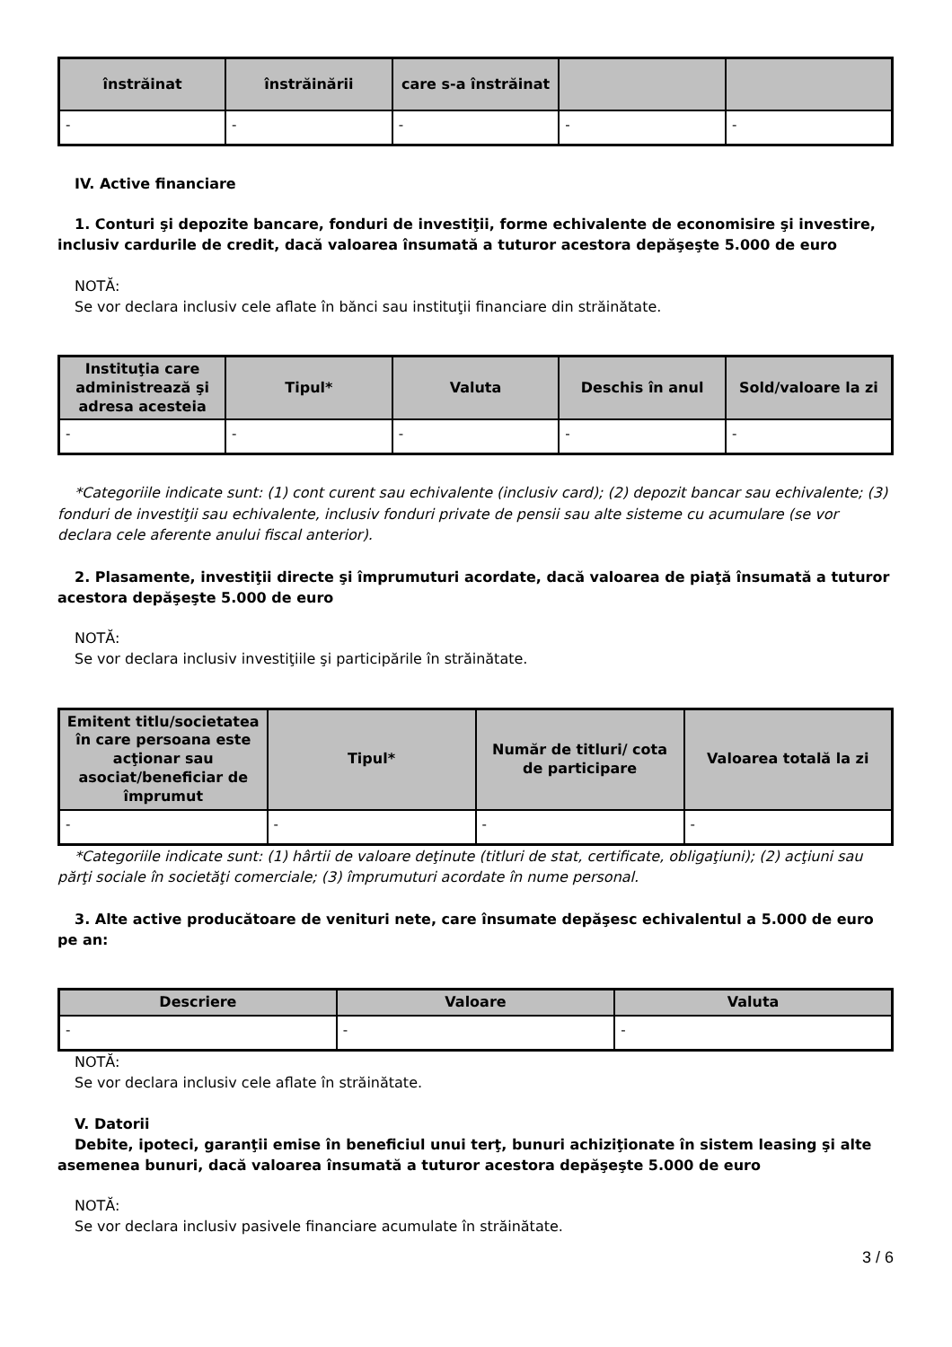| înstrăinat | înstrăinării | care s-a înstrăinat | | |
| --- | --- | --- | --- | --- |
| - | - | - | - | - |
IV. Active financiare
1. Conturi şi depozite bancare, fonduri de investiţii, forme echivalente de economisire şi investire, inclusiv cardurile de credit, dacă valoarea însumată a tuturor acestora depăşeşte 5.000 de euro
NOTĂ:
Se vor declara inclusiv cele aflate în bănci sau instituţii financiare din străinătate.
| Instituţia care administrează şi adresa acesteia | Tipul* | Valuta | Deschis în anul | Sold/valoare la zi |
| --- | --- | --- | --- | --- |
| - | - | - | - | - |
*Categoriile indicate sunt: (1) cont curent sau echivalente (inclusiv card); (2) depozit bancar sau echivalente; (3) fonduri de investiţii sau echivalente, inclusiv fonduri private de pensii sau alte sisteme cu acumulare (se vor declara cele aferente anului fiscal anterior).
2. Plasamente, investiţii directe şi împrumuturi acordate, dacă valoarea de piaţă însumată a tuturor acestora depăşeşte 5.000 de euro
NOTĂ:
Se vor declara inclusiv investiţiile şi participările în străinătate.
| Emitent titlu/societatea în care persoana este acţionar sau asociat/beneficiar de împrumut | Tipul* | Număr de titluri/ cota de participare | Valoarea totală la zi |
| --- | --- | --- | --- |
| - | - | - | - |
*Categoriile indicate sunt: (1) hârtii de valoare deţinute (titluri de stat, certificate, obligaţiuni); (2) acţiuni sau părţi sociale în societăţi comerciale; (3) împrumuturi acordate în nume personal.
3. Alte active producătoare de venituri nete, care însumate depăşesc echivalentul a 5.000 de euro pe an:
| Descriere | Valoare | Valuta |
| --- | --- | --- |
| - | - | - |
NOTĂ:
Se vor declara inclusiv cele aflate în străinătate.
V. Datorii
Debite, ipoteci, garanţii emise în beneficiul unui terţ, bunuri achiziţionate în sistem leasing şi alte asemenea bunuri, dacă valoarea însumată a tuturor acestora depăşeşte 5.000 de euro
NOTĂ:
Se vor declara inclusiv pasivele financiare acumulate în străinătate.
3 / 6